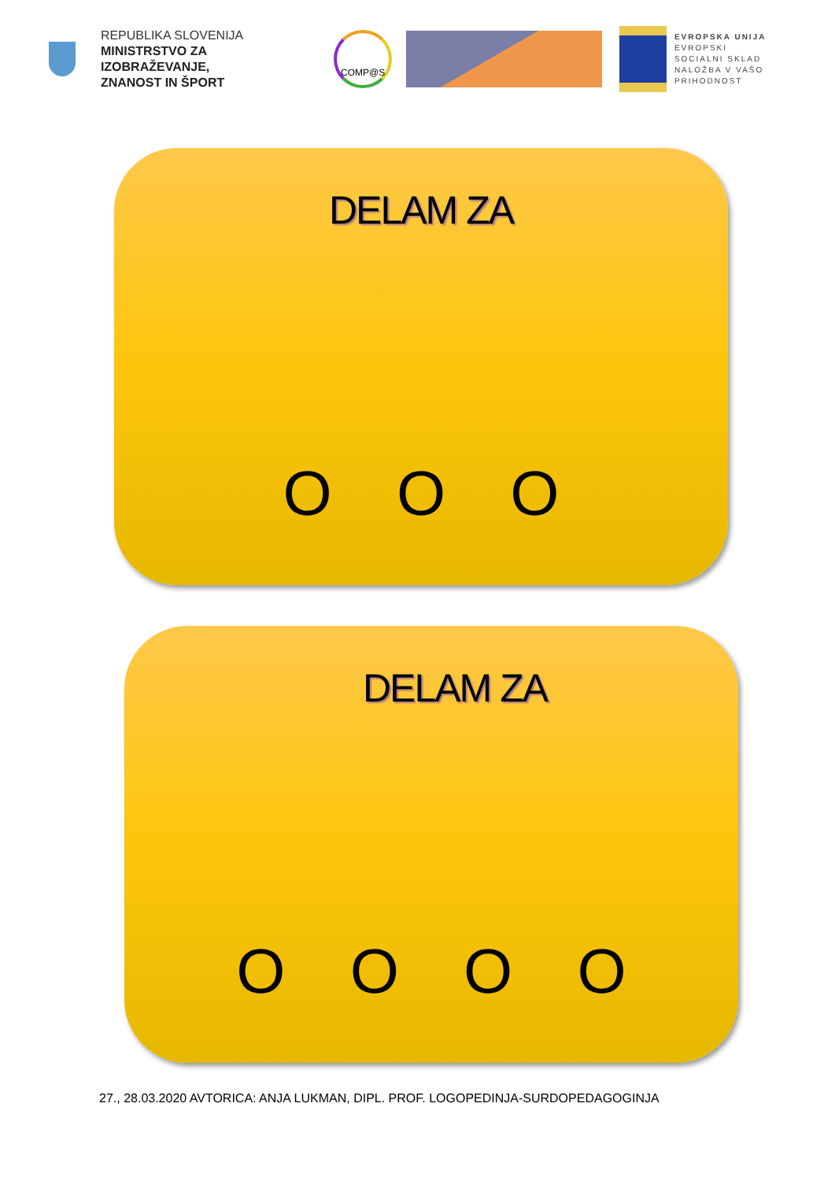REPUBLIKA SLOVENIJA
MINISTRSTVO ZA IZOBRAŽEVANJE,
ZNANOST IN ŠPORT
COMP@S
EVROPSKA UNIJA
EVROPSKI
SOCIALNI SKLAD
NALOŽBA V VAŠO PRIHODNOST
DELAM ZA
O O O
DELAM ZA
O O O O
27., 28.03.2020 AVTORICA: ANJA LUKMAN, DIPL. PROF. LOGOPEDINJA-SURDOPEDAGOGINJA